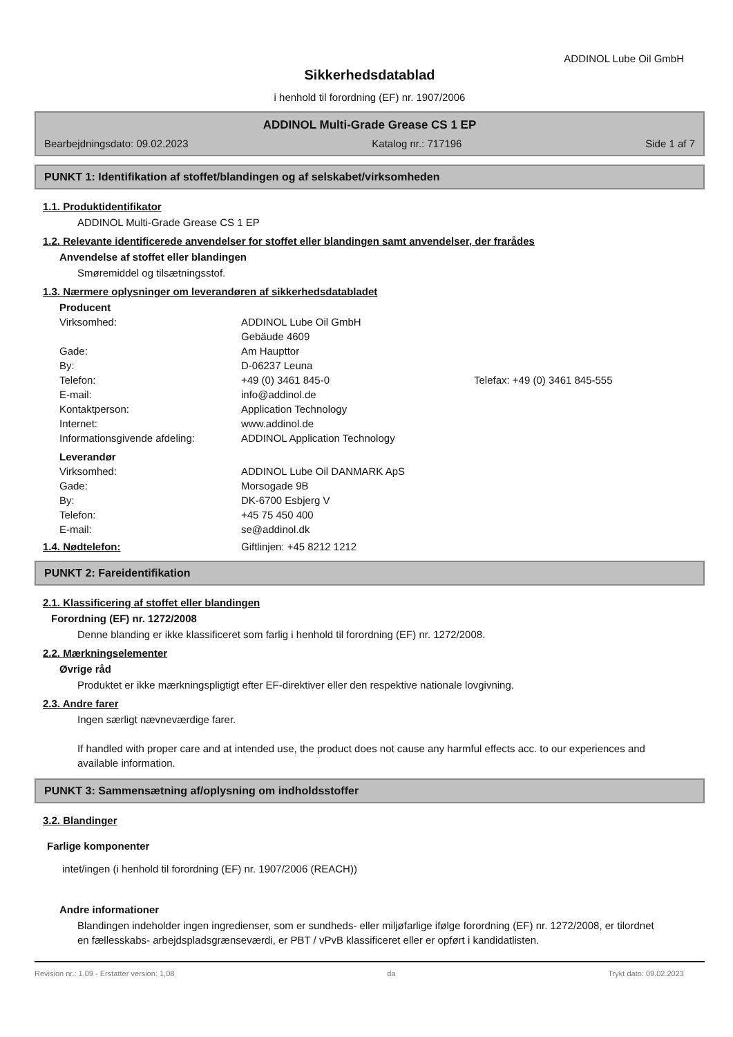ADDINOL Lube Oil GmbH
Sikkerhedsdatablad
i henhold til forordning (EF) nr. 1907/2006
ADDINOL Multi-Grade Grease CS 1 EP
Bearbejdningsdato: 09.02.2023 Katalog nr.: 717196 Side 1 af 7
PUNKT 1: Identifikation af stoffet/blandingen og af selskabet/virksomheden
1.1. Produktidentifikator
ADDINOL Multi-Grade Grease CS 1 EP
1.2. Relevante identificerede anvendelser for stoffet eller blandingen samt anvendelser, der frarådes
Anvendelse af stoffet eller blandingen
Smøremiddel og tilsætningsstof.
1.3. Nærmere oplysninger om leverandøren af sikkerhedsdatabladet
Producent
| Virksomhed: | ADDINOL Lube Oil GmbH | |
| | Gebäude 4609 | |
| Gade: | Am Haupttor | |
| By: | D-06237 Leuna | |
| Telefon: | +49 (0) 3461 845-0 | Telefax: +49 (0) 3461 845-555 |
| E-mail: | info@addinol.de | |
| Kontaktperson: | Application Technology | |
| Internet: | www.addinol.de | |
| Informationsgivende afdeling: | ADDINOL Application Technology | |
Leverandør
| Virksomhed: | ADDINOL Lube Oil DANMARK ApS |
| Gade: | Morsogade 9B |
| By: | DK-6700 Esbjerg V |
| Telefon: | +45 75 450 400 |
| E-mail: | se@addinol.dk |
1.4. Nødtelefon: Giftlinjen: +45 8212 1212
PUNKT 2: Fareidentifikation
2.1. Klassificering af stoffet eller blandingen
Forordning (EF) nr. 1272/2008
Denne blanding er ikke klassificeret som farlig i henhold til forordning (EF) nr. 1272/2008.
2.2. Mærkningselementer
Øvrige råd
Produktet er ikke mærkningspligtigt efter EF-direktiver eller den respektive nationale lovgivning.
2.3. Andre farer
Ingen særligt nævneværdige farer.
If handled with proper care and at intended use, the product does not cause any harmful effects acc. to our experiences and available information.
PUNKT 3: Sammensætning af/oplysning om indholdsstoffer
3.2. Blandinger
Farlige komponenter
intet/ingen (i henhold til forordning (EF) nr. 1907/2006 (REACH))
Andre informationer
Blandingen indeholder ingen ingredienser, som er sundheds- eller miljøfarlige ifølge forordning (EF) nr. 1272/2008, er tilordnet en fællesskabs- arbejdspladsgrænseværdi, er PBT / vPvB klassificeret eller er opført i kandidatlisten.
Revision nr.: 1,09 - Erstatter version: 1,08 da Trykt dato: 09.02.2023